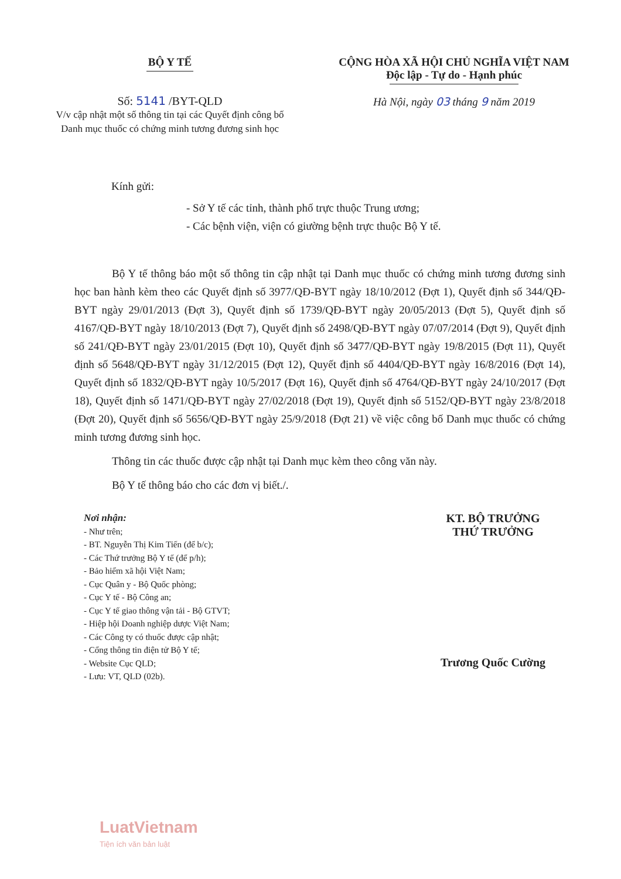BỘ Y TẾ
Số: 5141 /BYT-QLD
V/v cập nhật một số thông tin tại các Quyết định công bố Danh mục thuốc có chứng minh tương đương sinh học
CỘNG HÒA XÃ HỘI CHỦ NGHĨA VIỆT NAM
Độc lập - Tự do - Hạnh phúc
Hà Nội, ngày 03 tháng 9 năm 2019
Kính gửi:
- Sở Y tế các tỉnh, thành phố trực thuộc Trung ương;
- Các bệnh viện, viện có giường bệnh trực thuộc Bộ Y tế.
Bộ Y tế thông báo một số thông tin cập nhật tại Danh mục thuốc có chứng minh tương đương sinh học ban hành kèm theo các Quyết định số 3977/QĐ-BYT ngày 18/10/2012 (Đợt 1), Quyết định số 344/QĐ-BYT ngày 29/01/2013 (Đợt 3), Quyết định số 1739/QĐ-BYT ngày 20/05/2013 (Đợt 5), Quyết định số 4167/QĐ-BYT ngày 18/10/2013 (Đợt 7), Quyết định số 2498/QĐ-BYT ngày 07/07/2014 (Đợt 9), Quyết định số 241/QĐ-BYT ngày 23/01/2015 (Đợt 10), Quyết định số 3477/QĐ-BYT ngày 19/8/2015 (Đợt 11), Quyết định số 5648/QĐ-BYT ngày 31/12/2015 (Đợt 12), Quyết định số 4404/QĐ-BYT ngày 16/8/2016 (Đợt 14), Quyết định số 1832/QĐ-BYT ngày 10/5/2017 (Đợt 16), Quyết định số 4764/QĐ-BYT ngày 24/10/2017 (Đợt 18), Quyết định số 1471/QĐ-BYT ngày 27/02/2018 (Đợt 19), Quyết định số 5152/QĐ-BYT ngày 23/8/2018 (Đợt 20), Quyết định số 5656/QĐ-BYT ngày 25/9/2018 (Đợt 21) về việc công bố Danh mục thuốc có chứng minh tương đương sinh học.
Thông tin các thuốc được cập nhật tại Danh mục kèm theo công văn này.
Bộ Y tế thông báo cho các đơn vị biết./.
Nơi nhận:
- Như trên;
- BT. Nguyễn Thị Kim Tiến (để b/c);
- Các Thứ trưởng Bộ Y tế (để p/h);
- Bảo hiểm xã hội Việt Nam;
- Cục Quân y - Bộ Quốc phòng;
- Cục Y tế - Bộ Công an;
- Cục Y tế giao thông vận tải - Bộ GTVT;
- Hiệp hội Doanh nghiệp dược Việt Nam;
- Các Công ty có thuốc được cập nhật;
- Cổng thông tin điện tử Bộ Y tế;
- Website Cục QLD;
- Lưu: VT, QLD (02b).
KT. BỘ TRƯỞNG
THỨ TRƯỞNG
Trương Quốc Cường
LuatVietnam
Tiện ích văn bản luật